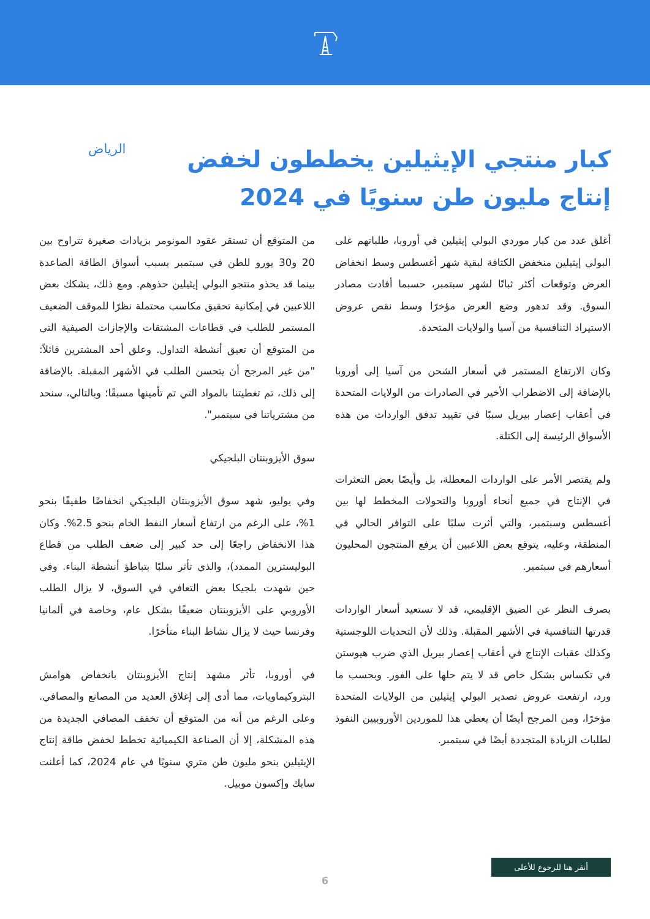كبار منتجي الإيثيلين يخططون لخفض إنتاج مليون طن سنويًا في 2024
الرياض
أغلق عدد من كبار موردي البولي إيثيلين في أوروبا، طلباتهم على البولي إيثيلين منخفض الكثافة لبقية شهر أغسطس وسط انخفاض العرض وتوقعات أكثر ثباتًا لشهر سبتمبر، حسبما أفادت مصادر السوق. وقد تدهور وضع العرض مؤخرًا وسط نقص عروض الاستيراد التنافسية من آسيا والولايات المتحدة.
وكان الارتفاع المستمر في أسعار الشحن من آسيا إلى أوروبا بالإضافة إلى الاضطراب الأخير في الصادرات من الولايات المتحدة في أعقاب إعصار بيريل سببًا في تقييد تدفق الواردات من هذه الأسواق الرئيسة إلى الكتلة.
ولم يقتصر الأمر على الواردات المعطلة، بل وأيضًا بعض التعثرات في الإنتاج في جميع أنحاء أوروبا والتحولات المخطط لها بين أغسطس وسبتمبر، والتي أثرت سلبًا على التوافر الحالي في المنطقة، وعليه، يتوقع بعض اللاعبين أن يرفع المنتجون المحليون أسعارهم في سبتمبر.
بصرف النظر عن الضيق الإقليمي، قد لا تستعيد أسعار الواردات قدرتها التنافسية في الأشهر المقبلة. وذلك لأن التحديات اللوجستية وكذلك عقبات الإنتاج في أعقاب إعصار بيريل الذي ضرب هيوستن في تكساس بشكل خاص قد لا يتم حلها على الفور. وبحسب ما ورد، ارتفعت عروض تصدير البولي إيثيلين من الولايات المتحدة مؤخرًا، ومن المرجح أيضًا أن يعطي هذا للموردين الأوروبيين النفوذ لطلبات الزيادة المتجددة أيضًا في سبتمبر.
من المتوقع أن تستقر عقود المونومر بزيادات صغيرة تتراوح بين 20 و30 يورو للطن في سبتمبر بسبب أسواق الطاقة الصاعدة بينما قد يحذو منتجو البولي إيثيلين حذوهم. ومع ذلك، يشكك بعض اللاعبين في إمكانية تحقيق مكاسب محتملة نظرًا للموقف الضعيف المستمر للطلب في قطاعات المشتقات والإجازات الصيفية التي من المتوقع أن تعيق أنشطة التداول. وعلق أحد المشترين قائلاً: "من غير المرجح أن يتحسن الطلب في الأشهر المقبلة. بالإضافة إلى ذلك، تم تغطيتنا بالمواد التي تم تأمينها مسبقًا؛ وبالتالي، سنحد من مشترياتنا في سبتمبر".
سوق الأيزوبنتان البلجيكي
وفي يوليو، شهد سوق الأيزوبنتان البلجيكي انخفاضًا طفيفًا بنحو 1%، على الرغم من ارتفاع أسعار النفط الخام بنحو 2.5%. وكان هذا الانخفاض راجعًا إلى حد كبير إلى ضعف الطلب من قطاع البوليسترين الممدد)، والذي تأثر سلبًا بتباطؤ أنشطة البناء. وفي حين شهدت بلجيكا بعض التعافي في السوق، لا يزال الطلب الأوروبي على الأيزوبنتان ضعيفًا بشكل عام، وخاصة في ألمانيا وفرنسا حيث لا يزال نشاط البناء متأخرًا.
في أوروبا، تأثر مشهد إنتاج الأيزوبنتان بانخفاض هوامش البتروكيماويات، مما أدى إلى إغلاق العديد من المصانع والمصافي. وعلى الرغم من أنه من المتوقع أن تخفف المصافي الجديدة من هذه المشكلة، إلا أن الصناعة الكيميائية تخطط لخفض طاقة إنتاج الإيثيلين بنحو مليون طن متري سنويًا في عام 2024، كما أعلنت سابك وإكسون موبيل.
أنقر هنا للرجوع للأعلى
6